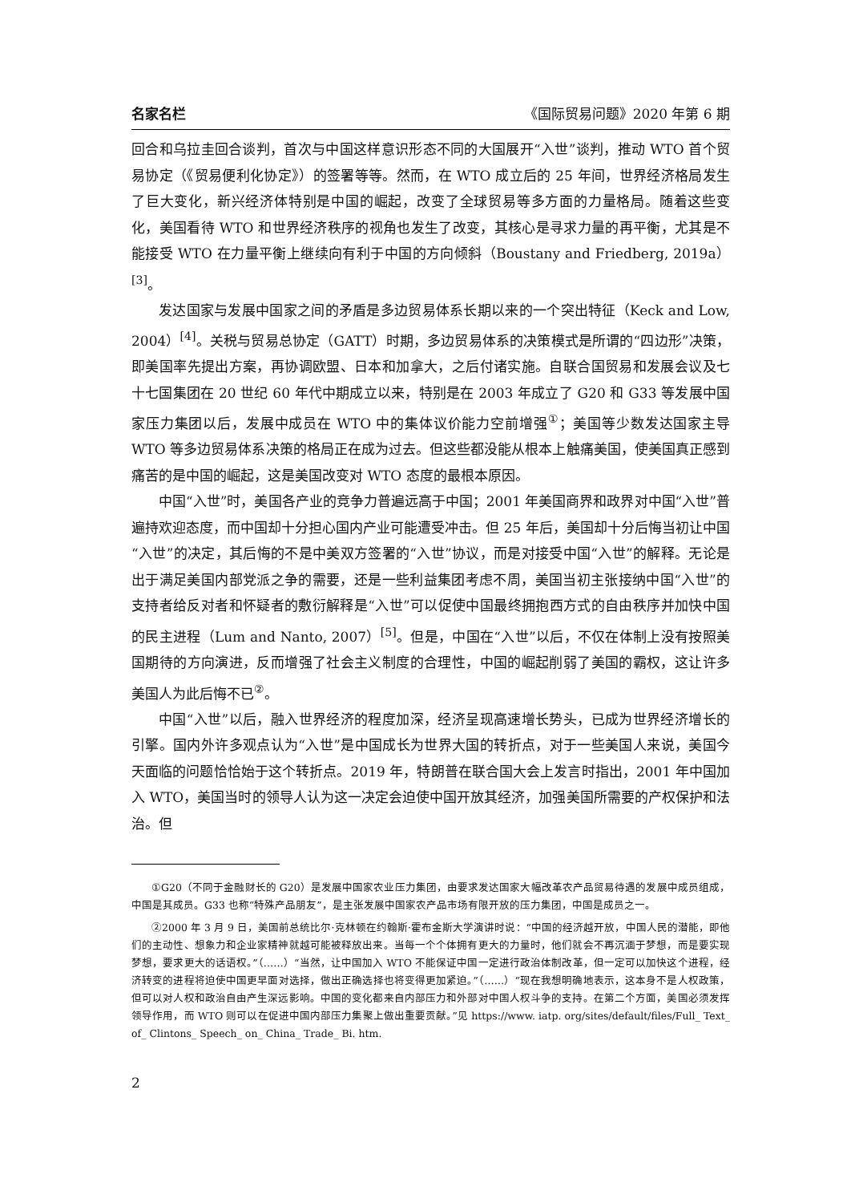名家名栏 《国际贸易问题》2020 年第 6 期
回合和乌拉圭回合谈判，首次与中国这样意识形态不同的大国展开“入世”谈判，推动 WTO 首个贸易协定（《贸易便利化协定》）的签署等等。然而，在 WTO 成立后的 25 年间，世界经济格局发生了巨大变化，新兴经济体特别是中国的崛起，改变了全球贸易等多方面的力量格局。随着这些变化，美国看待 WTO 和世界经济秩序的视角也发生了改变，其核心是寻求力量的再平衡，尤其是不能接受 WTO 在力量平衡上继续向有利于中国的方向倾斜（Boustany and Friedberg, 2019a）<sup>[3]</sup>。
发达国家与发展中国家之间的矛盾是多边贸易体系长期以来的一个突出特征（Keck and Low, 2004）<sup>[4]</sup>。关税与贸易总协定（GATT）时期，多边贸易体系的决策模式是所谓的“四边形”决策，即美国率先提出方案，再协调欧盟、日本和加拿大，之后付诸实施。自联合国贸易和发展会议及七十七国集团在 20 世纪 60 年代中期成立以来，特别是在 2003 年成立了 G20 和 G33 等发展中国家压力集团以后，发展中成员在 WTO 中的集体议价能力空前增强<sup>①</sup>；美国等少数发达国家主导 WTO 等多边贸易体系决策的格局正在成为过去。但这些都没能从根本上触痛美国，使美国真正感到痛苦的是中国的崛起，这是美国改变对 WTO 态度的最根本原因。
中国“入世”时，美国各产业的竞争力普遍远高于中国；2001 年美国商界和政界对中国“入世”普遍持欢迎态度，而中国却十分担心国内产业可能遭受冲击。但 25 年后，美国却十分后悔当初让中国“入世”的决定，其后悔的不是中美双方签署的“入世”协议，而是对接受中国“入世”的解释。无论是出于满足美国内部党派之争的需要，还是一些利益集团考虑不周，美国当初主张接纳中国“入世”的支持者给反对者和怀疑者的敷衍解释是“入世”可以促使中国最终拥抱西方式的自由秩序并加快中国的民主进程（Lum and Nanto, 2007）<sup>[5]</sup>。但是，中国在“入世”以后，不仅在体制上没有按照美国期待的方向演进，反而增强了社会主义制度的合理性，中国的崛起削弱了美国的霸权，这让许多美国人为此后悔不已<sup>②</sup>。
中国“入世”以后，融入世界经济的程度加深，经济呈现高速增长势头，已成为世界经济增长的引擎。国内外许多观点认为“入世”是中国成长为世界大国的转折点，对于一些美国人来说，美国今天面临的问题恰恰始于这个转折点。2019 年，特朗普在联合国大会上发言时指出，2001 年中国加入 WTO，美国当时的领导人认为这一决定会迫使中国开放其经济，加强美国所需要的产权保护和法治。但
①G20（不同于金融财长的 G20）是发展中国家农业压力集团，由要求发达国家大幅改革农产品贸易待遇的发展中成员组成，中国是其成员。G33 也称“特殊产品朋友”，是主张发展中国家农产品市场有限开放的压力集团，中国是成员之一。
②2000 年 3 月 9 日，美国前总统比尔·克林顿在约翰斯·霍布金斯大学演讲时说：“中国的经济越开放，中国人民的潜能，即他们的主动性、想象力和企业家精神就越可能被释放出来。当每一个个体拥有更大的力量时，他们就会不再沉湎于梦想，而是要实现梦想，要求更大的话语权。”（……）“当然，让中国加入 WTO 不能保证中国一定进行政治体制改革，但一定可以加快这个进程，经济转变的进程将迫使中国更早面对选择，做出正确选择也将变得更加紧迫。”（……）“现在我想明确地表示，这本身不是人权政策，但可以对人权和政治自由产生深远影响。中国的变化都来自内部压力和外部对中国人权斗争的支持。在第二个方面，美国必须发挥领导作用，而 WTO 则可以在促进中国内部压力集聚上做出重要贡献。”见 https://www. iatp. org/sites/default/files/Full_ Text_ of_ Clintons_ Speech_ on_ China_ Trade_ Bi. htm.
2